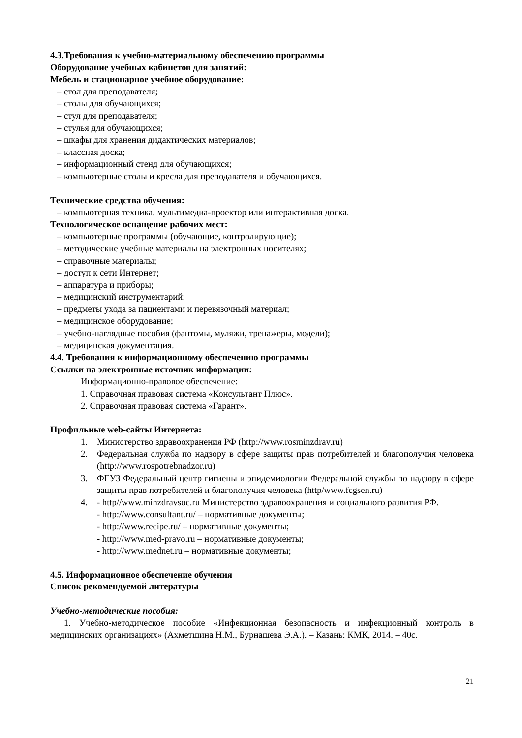4.3.Требования к учебно-материальному обеспечению программы
Оборудование учебных кабинетов для занятий:
Мебель и стационарное учебное оборудование:
– стол для преподавателя;
– столы для обучающихся;
– стул для преподавателя;
– стулья для обучающихся;
– шкафы для хранения дидактических материалов;
– классная доска;
– информационный стенд для обучающихся;
– компьютерные столы и кресла для преподавателя и обучающихся.
Технические средства обучения:
– компьютерная техника, мультимедиа-проектор или интерактивная доска.
Технологическое оснащение рабочих мест:
– компьютерные программы (обучающие, контролирующие);
– методические учебные материалы на электронных носителях;
– справочные материалы;
– доступ к сети Интернет;
– аппаратура и приборы;
– медицинский инструментарий;
– предметы ухода за пациентами и перевязочный материал;
– медицинское оборудование;
– учебно-наглядные пособия (фантомы, муляжи, тренажеры, модели);
– медицинская документация.
4.4. Требования к информационному обеспечению программы
Ссылки на электронные источник информации:
Информационно-правовое обеспечение:
1. Справочная правовая система «Консультант Плюс».
2. Справочная правовая система «Гарант».
Профильные web-сайты Интернета:
1. Министерство здравоохранения РФ (http://www.rosminzdrav.ru)
2. Федеральная служба по надзору в сфере защиты прав потребителей и благополучия человека (http://www.rospotrebnadzor.ru)
3. ФГУЗ Федеральный центр гигиены и эпидемиологии Федеральной службы по надзору в сфере защиты прав потребителей и благополучия человека (http/www.fcgsen.ru)
4. - http//www.minzdravsoc.ru Министерство здравоохранения и социального развития РФ.
- http://www.consultant.ru/ – нормативные документы;
- http://www.recipe.ru/ – нормативные документы;
- http://www.med-pravo.ru – нормативные документы;
- http://www.mednet.ru – нормативные документы;
4.5. Информационное обеспечение обучения
Список рекомендуемой литературы
Учебно-методические пособия:
1. Учебно-методическое пособие «Инфекционная безопасность и инфекционный контроль в медицинских организациях» (Ахметшина Н.М., Бурнашева Э.А.). – Казань: КМК, 2014. – 40с.
21